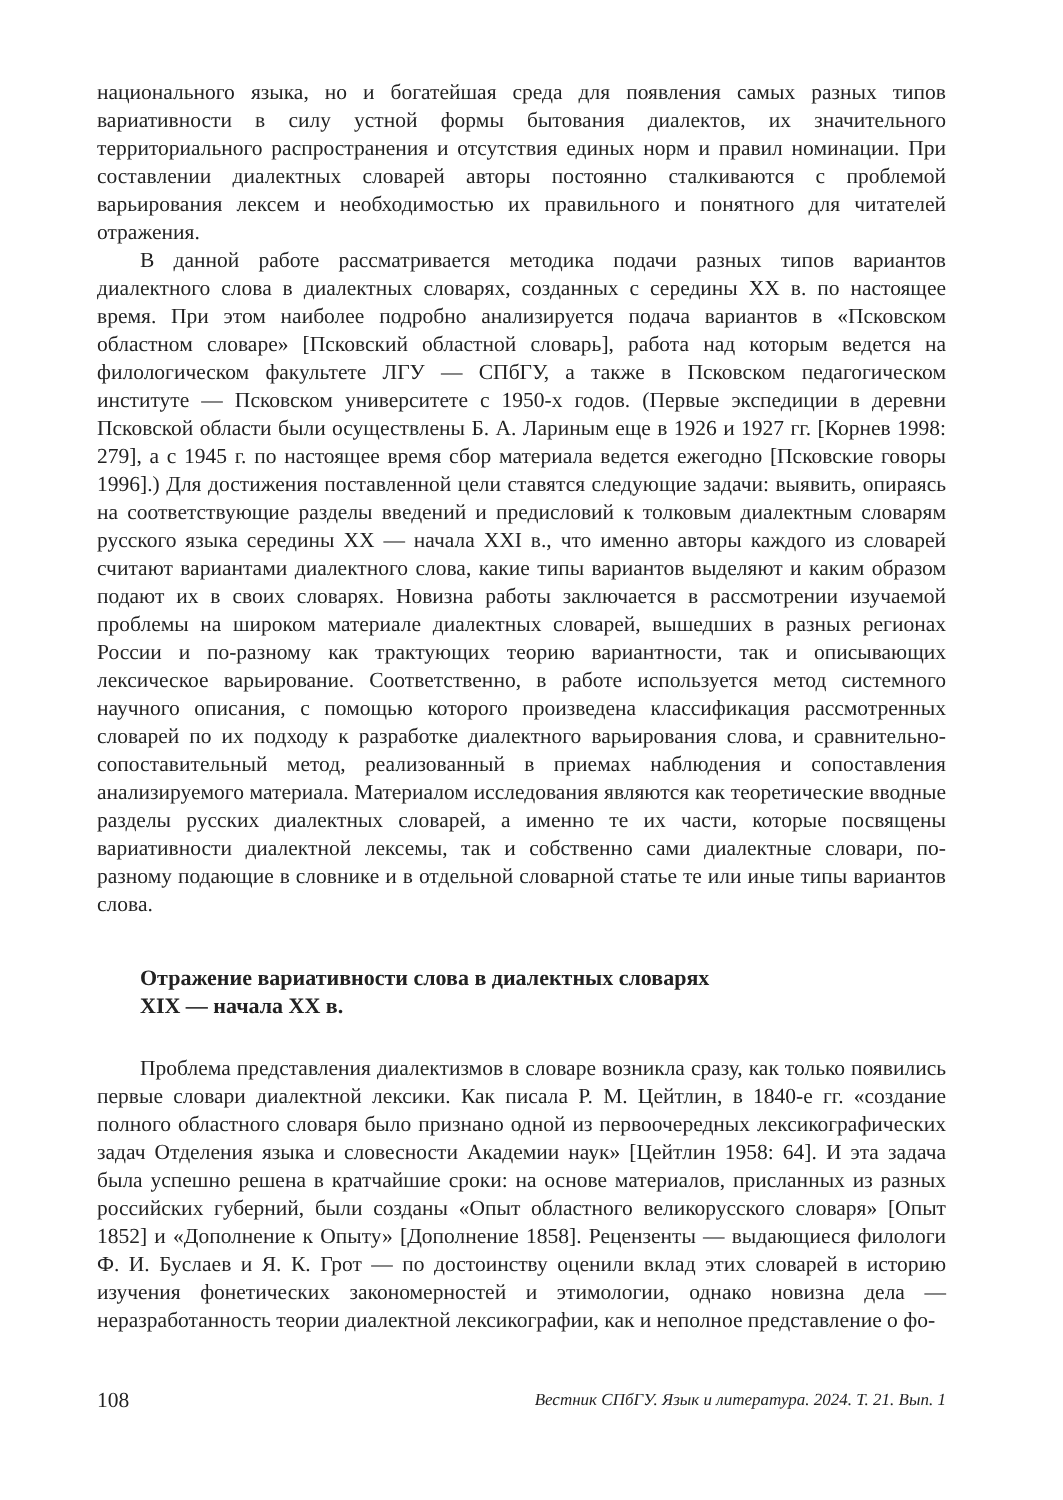национального языка, но и богатейшая среда для появления самых разных типов вариативности в силу устной формы бытования диалектов, их значительного территориального распространения и отсутствия единых норм и правил номинации. При составлении диалектных словарей авторы постоянно сталкиваются с проблемой варьирования лексем и необходимостью их правильного и понятного для читателей отражения.
В данной работе рассматривается методика подачи разных типов вариантов диалектного слова в диалектных словарях, созданных с середины XX в. по настоящее время. При этом наиболее подробно анализируется подача вариантов в «Псковском областном словаре» [Псковский областной словарь], работа над которым ведется на филологическом факультете ЛГУ — СПбГУ, а также в Псковском педагогическом институте — Псковском университете с 1950-х годов. (Первые экспедиции в деревни Псковской области были осуществлены Б. А. Лариным еще в 1926 и 1927 гг. [Корнев 1998: 279], а с 1945 г. по настоящее время сбор материала ведется ежегодно [Псковские говоры 1996].) Для достижения поставленной цели ставятся следующие задачи: выявить, опираясь на соответствующие разделы введений и предисловий к толковым диалектным словарям русского языка середины XX — начала XXI в., что именно авторы каждого из словарей считают вариантами диалектного слова, какие типы вариантов выделяют и каким образом подают их в своих словарях. Новизна работы заключается в рассмотрении изучаемой проблемы на широком материале диалектных словарей, вышедших в разных регионах России и по-разному как трактующих теорию вариантности, так и описывающих лексическое варьирование. Соответственно, в работе используется метод системного научного описания, с помощью которого произведена классификация рассмотренных словарей по их подходу к разработке диалектного варьирования слова, и сравнительно-сопоставительный метод, реализованный в приемах наблюдения и сопоставления анализируемого материала. Материалом исследования являются как теоретические вводные разделы русских диалектных словарей, а именно те их части, которые посвящены вариативности диалектной лексемы, так и собственно сами диалектные словари, по-разному подающие в словнике и в отдельной словарной статье те или иные типы вариантов слова.
Отражение вариативности слова в диалектных словарях
XIX — начала XX в.
Проблема представления диалектизмов в словаре возникла сразу, как только появились первые словари диалектной лексики. Как писала Р. М. Цейтлин, в 1840-е гг. «создание полного областного словаря было признано одной из первоочередных лексикографических задач Отделения языка и словесности Академии наук» [Цейтлин 1958: 64]. И эта задача была успешно решена в кратчайшие сроки: на основе материалов, присланных из разных российских губерний, были созданы «Опыт областного великорусского словаря» [Опыт 1852] и «Дополнение к Опыту» [Дополнение 1858]. Рецензенты — выдающиеся филологи Ф. И. Буслаев и Я. К. Грот — по достоинству оценили вклад этих словарей в историю изучения фонетических закономерностей и этимологии, однако новизна дела — неразработанность теории диалектной лексикографии, как и неполное представление о фо-
108 Вестник СПбГУ. Язык и литература. 2024. Т. 21. Вып. 1